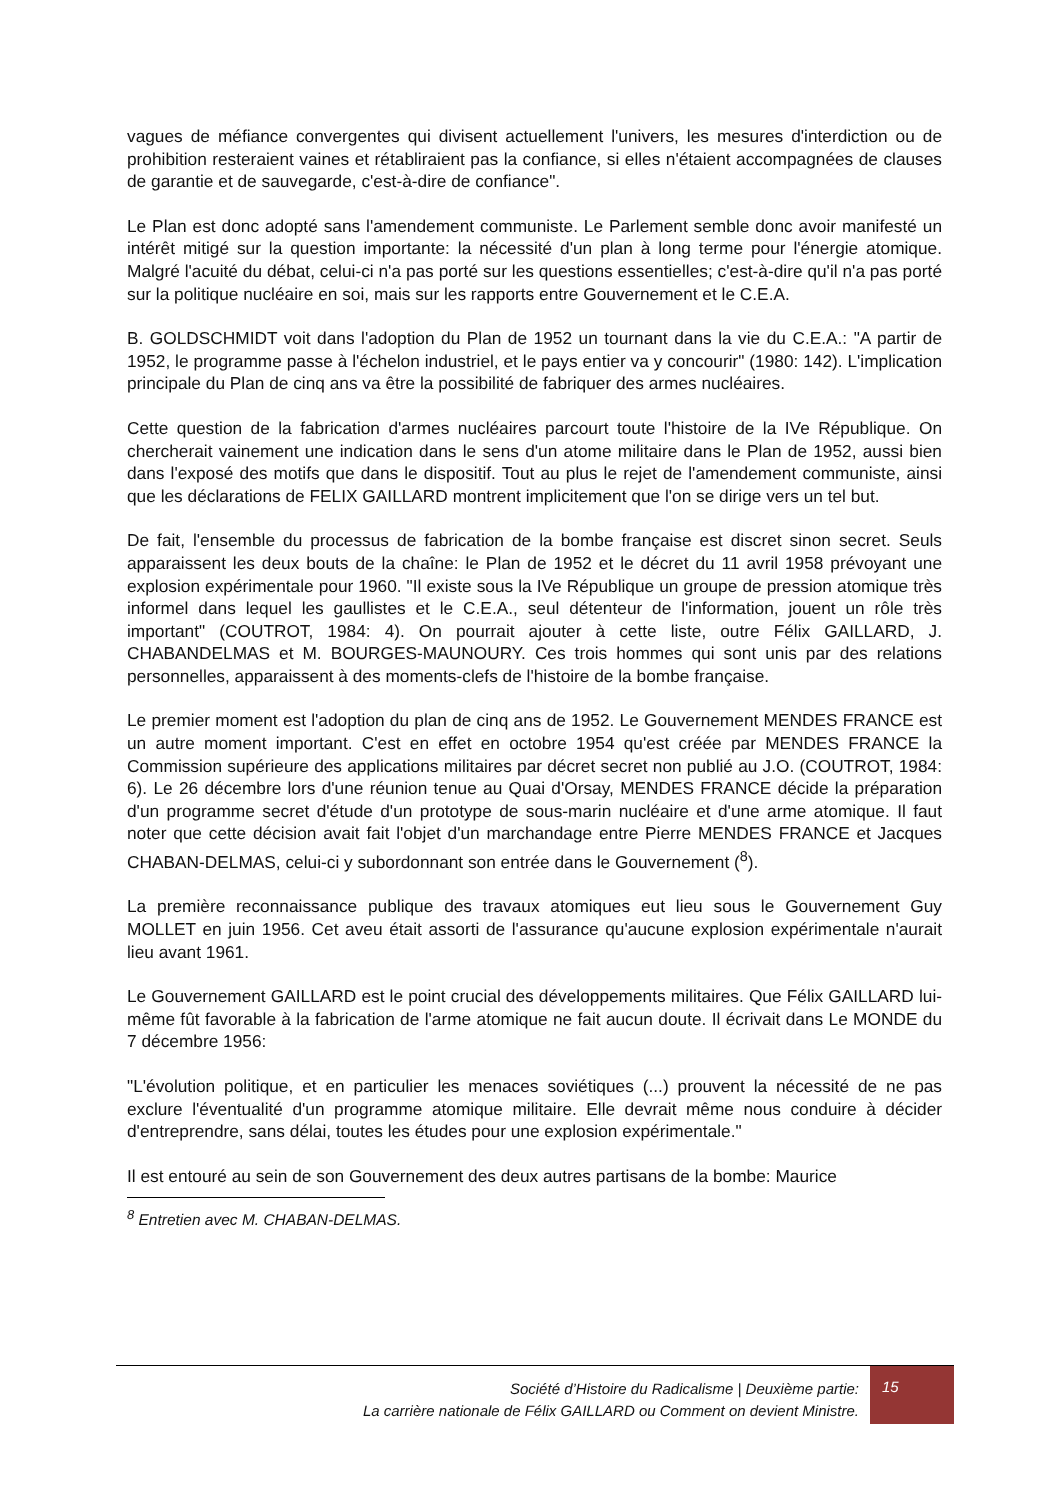vagues de méfiance convergentes qui divisent actuellement l'univers, les mesures d'interdiction ou de prohibition resteraient vaines et rétabliraient pas la confiance, si elles n'étaient accompagnées de clauses de garantie et de sauvegarde, c'est-à-dire de confiance".
Le Plan est donc adopté sans l'amendement communiste. Le Parlement semble donc avoir manifesté un intérêt mitigé sur la question importante: la nécessité d'un plan à long terme pour l'énergie atomique. Malgré l'acuité du débat, celui-ci n'a pas porté sur les questions essentielles; c'est-à-dire qu'il n'a pas porté sur la politique nucléaire en soi, mais sur les rapports entre Gouvernement et le C.E.A.
B. GOLDSCHMIDT voit dans l'adoption du Plan de 1952 un tournant dans la vie du C.E.A.: "A partir de 1952, le programme passe à l'échelon industriel, et le pays entier va y concourir" (1980: 142). L'implication principale du Plan de cinq ans va être la possibilité de fabriquer des armes nucléaires.
Cette question de la fabrication d'armes nucléaires parcourt toute l'histoire de la IVe République. On chercherait vainement une indication dans le sens d'un atome militaire dans le Plan de 1952, aussi bien dans l'exposé des motifs que dans le dispositif. Tout au plus le rejet de l'amendement communiste, ainsi que les déclarations de FELIX GAILLARD montrent implicitement que l'on se dirige vers un tel but.
De fait, l'ensemble du processus de fabrication de la bombe française est discret sinon secret. Seuls apparaissent les deux bouts de la chaîne: le Plan de 1952 et le décret du 11 avril 1958 prévoyant une explosion expérimentale pour 1960. "Il existe sous la IVe République un groupe de pression atomique très informel dans lequel les gaullistes et le C.E.A., seul détenteur de l'information, jouent un rôle très important" (COUTROT, 1984: 4). On pourrait ajouter à cette liste, outre Félix GAILLARD, J. CHABANDELMAS et M. BOURGES-MAUNOURY. Ces trois hommes qui sont unis par des relations personnelles, apparaissent à des moments-clefs de l'histoire de la bombe française.
Le premier moment est l'adoption du plan de cinq ans de 1952. Le Gouvernement MENDES FRANCE est un autre moment important. C'est en effet en octobre 1954 qu'est créée par MENDES FRANCE la Commission supérieure des applications militaires par décret secret non publié au J.O. (COUTROT, 1984: 6). Le 26 décembre lors d'une réunion tenue au Quai d'Orsay, MENDES FRANCE décide la préparation d'un programme secret d'étude d'un prototype de sous-marin nucléaire et d'une arme atomique. Il faut noter que cette décision avait fait l'objet d'un marchandage entre Pierre MENDES FRANCE et Jacques CHABAN-DELMAS, celui-ci y subordonnant son entrée dans le Gouvernement (<sup>8</sup>).
La première reconnaissance publique des travaux atomiques eut lieu sous le Gouvernement Guy MOLLET en juin 1956. Cet aveu était assorti de l'assurance qu'aucune explosion expérimentale n'aurait lieu avant 1961.
Le Gouvernement GAILLARD est le point crucial des développements militaires. Que Félix GAILLARD lui-même fût favorable à la fabrication de l'arme atomique ne fait aucun doute. Il écrivait dans Le MONDE du 7 décembre 1956:
"L'évolution politique, et en particulier les menaces soviétiques (...) prouvent la nécessité de ne pas exclure l'éventualité d'un programme atomique militaire. Elle devrait même nous conduire à décider d'entreprendre, sans délai, toutes les études pour une explosion expérimentale."
Il est entouré au sein de son Gouvernement des deux autres partisans de la bombe: Maurice
<sup>8</sup> Entretien avec M. CHABAN-DELMAS.
Société d’Histoire du Radicalisme | Deuxième partie:
La carrière nationale de Félix GAILLARD ou Comment on devient Ministre.
15